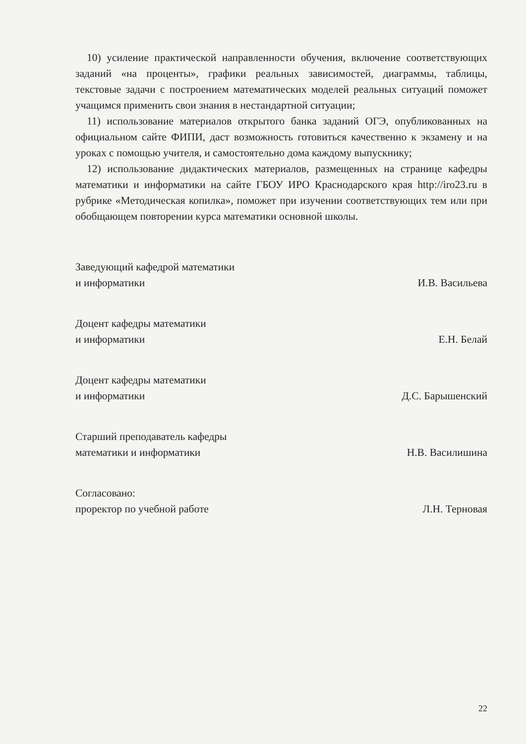10) усиление практической направленности обучения, включение соответствующих заданий «на проценты», графики реальных зависимостей, диаграммы, таблицы, текстовые задачи с построением математических моделей реальных ситуаций поможет учащимся применить свои знания в нестандартной ситуации;
11) использование материалов открытого банка заданий ОГЭ, опубликованных на официальном сайте ФИПИ, даст возможность готовиться качественно к экзамену и на уроках с помощью учителя, и самостоятельно дома каждому выпускнику;
12) использование дидактических материалов, размещенных на странице кафедры математики и информатики на сайте ГБОУ ИРО Краснодарского края http://iro23.ru в рубрике «Методическая копилка», поможет при изучении соответствующих тем или при обобщающем повторении курса математики основной школы.
Заведующий кафедрой математики
и информатики
И.В. Васильева
Доцент кафедры математики
и информатики
Е.Н. Белай
Доцент кафедры математики
и информатики
Д.С. Барышенский
Старший преподаватель кафедры
математики и информатики
Н.В. Василишина
Согласовано:
проректор по учебной работе
Л.Н. Терновая
22